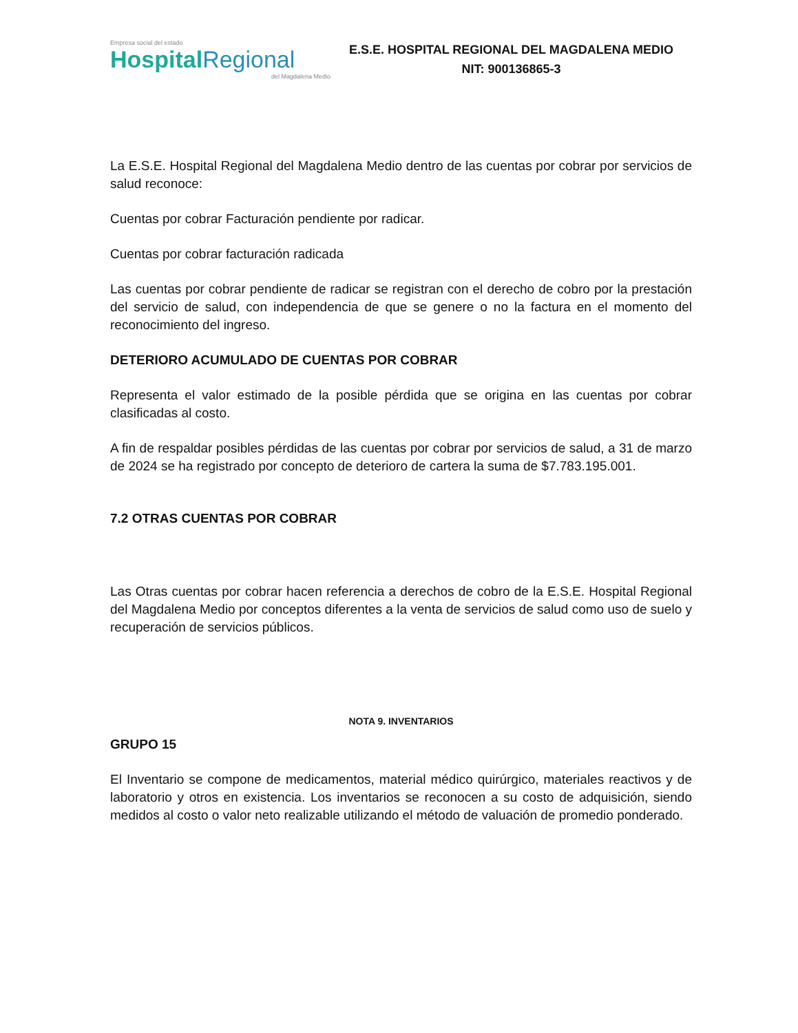Empresa social del estado
HospitalRegional
del Magdalena Medio
E.S.E. HOSPITAL REGIONAL DEL MAGDALENA MEDIO
NIT: 900136865-3
La E.S.E. Hospital Regional del Magdalena Medio dentro de las cuentas por cobrar por servicios de salud reconoce:
Cuentas por cobrar Facturación pendiente por radicar.
Cuentas por cobrar facturación radicada
Las cuentas por cobrar pendiente de radicar se registran con el derecho de cobro por la prestación del servicio de salud, con independencia de que se genere o no la factura en el momento del reconocimiento del ingreso.
DETERIORO ACUMULADO DE CUENTAS POR COBRAR
Representa el valor estimado de la posible pérdida que se origina en las cuentas por cobrar clasificadas al costo.
A fin de respaldar posibles pérdidas de las cuentas por cobrar por servicios de salud, a 31 de marzo de 2024 se ha registrado por concepto de deterioro de cartera la suma de $7.783.195.001.
7.2 OTRAS CUENTAS POR COBRAR
Las Otras cuentas por cobrar hacen referencia a derechos de cobro de la E.S.E. Hospital Regional del Magdalena Medio por conceptos diferentes a la venta de servicios de salud como uso de suelo y recuperación de servicios públicos.
NOTA 9. INVENTARIOS
GRUPO 15
El Inventario se compone de medicamentos, material médico quirúrgico, materiales reactivos y de laboratorio y otros en existencia. Los inventarios se reconocen a su costo de adquisición, siendo medidos al costo o valor neto realizable utilizando el método de valuación de promedio ponderado.